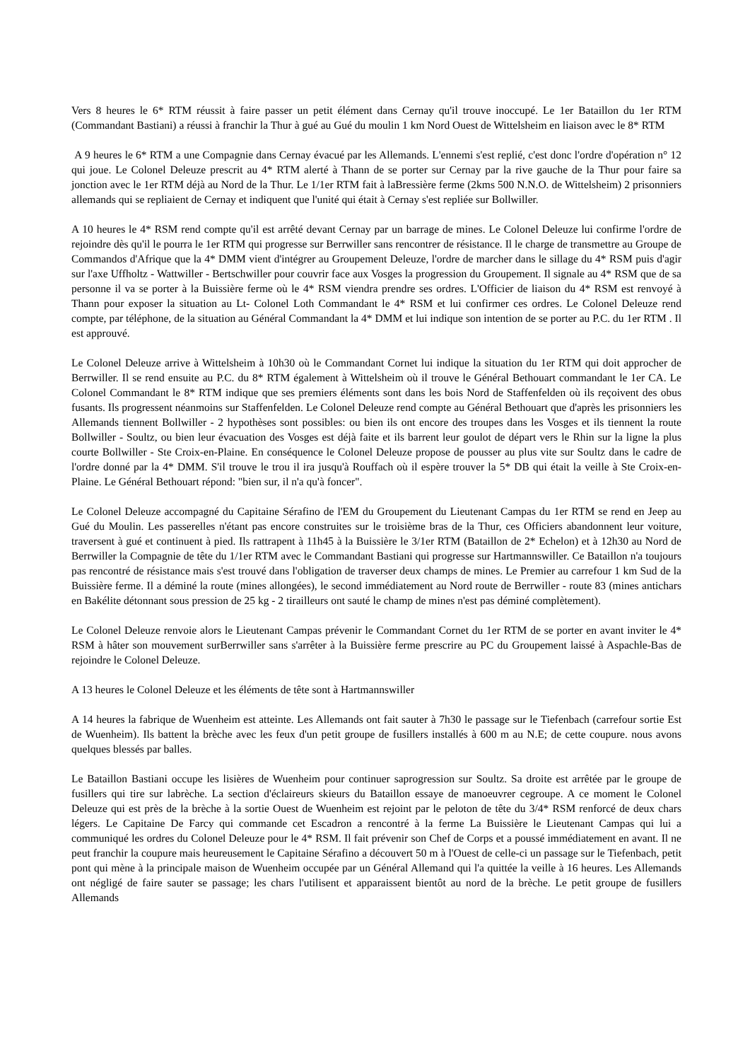Vers 8 heures le 6* RTM réussit à faire passer un petit élément dans Cernay qu'il trouve inoccupé. Le 1er Bataillon du 1er RTM (Commandant Bastiani) a réussi à franchir la Thur à gué au Gué du moulin 1 km Nord Ouest de Wittelsheim en liaison avec le 8* RTM
A 9 heures le 6* RTM a une Compagnie dans Cernay évacué par les Allemands. L'ennemi s'est replié, c'est donc l'ordre d'opération n° 12 qui joue. Le Colonel Deleuze prescrit au 4* RTM alerté à Thann de se porter sur Cernay par la rive gauche de la Thur pour faire sa jonction avec le 1er RTM déjà au Nord de la Thur. Le 1/1er RTM fait à laBressière ferme (2kms 500 N.N.O. de Wittelsheim) 2 prisonniers allemands qui se repliaient de Cernay et indiquent que l'unité qui était à Cernay s'est repliée sur Bollwiller.
A 10 heures le 4* RSM rend compte qu'il est arrêté devant Cernay par un barrage de mines. Le Colonel Deleuze lui confirme l'ordre de rejoindre dès qu'il le pourra le 1er RTM qui progresse sur Berrwiller sans rencontrer de résistance. Il le charge de transmettre au Groupe de Commandos d'Afrique que la 4* DMM vient d'intégrer au Groupement Deleuze, l'ordre de marcher dans le sillage du 4* RSM puis d'agir sur l'axe Uffholtz - Wattwiller - Bertschwiller pour couvrir face aux Vosges la progression du Groupement. Il signale au 4* RSM que de sa personne il va se porter à la Buissière ferme où le 4* RSM viendra prendre ses ordres. L'Officier de liaison du 4* RSM est renvoyé à Thann pour exposer la situation au Lt- Colonel Loth Commandant le 4* RSM et lui confirmer ces ordres. Le Colonel Deleuze rend compte, par téléphone, de la situation au Général Commandant la 4* DMM et lui indique son intention de se porter au P.C. du 1er RTM . Il est approuvé.
Le Colonel Deleuze arrive à Wittelsheim à 10h30 où le Commandant Cornet lui indique la situation du 1er RTM qui doit approcher de Berrwiller. Il se rend ensuite au P.C. du 8* RTM également à Wittelsheim où il trouve le Général Bethouart commandant le 1er CA. Le Colonel Commandant le 8* RTM indique que ses premiers éléments sont dans les bois Nord de Staffenfelden où ils reçoivent des obus fusants. Ils progressent néanmoins sur Staffenfelden. Le Colonel Deleuze rend compte au Général Bethouart que d'après les prisonniers les Allemands tiennent Bollwiller - 2 hypothèses sont possibles: ou bien ils ont encore des troupes dans les Vosges et ils tiennent la route Bollwiller - Soultz, ou bien leur évacuation des Vosges est déjà faite et ils barrent leur goulot de départ vers le Rhin sur la ligne la plus courte Bollwiller - Ste Croix-en-Plaine. En conséquence le Colonel Deleuze propose de pousser au plus vite sur Soultz dans le cadre de l'ordre donné par la 4* DMM. S'il trouve le trou il ira jusqu'à Rouffach où il espère trouver la 5* DB qui était la veille à Ste Croix-en-Plaine. Le Général Bethouart répond: "bien sur, il n'a qu'à foncer".
Le Colonel Deleuze accompagné du Capitaine Sérafino de l'EM du Groupement du Lieutenant Campas du 1er RTM se rend en Jeep au Gué du Moulin. Les passerelles n'étant pas encore construites sur le troisième bras de la Thur, ces Officiers abandonnent leur voiture, traversent à gué et continuent à pied. Ils rattrapent à 11h45 à la Buissière le 3/1er RTM (Bataillon de 2* Echelon) et à 12h30 au Nord de Berrwiller la Compagnie de tête du 1/1er RTM avec le Commandant Bastiani qui progresse sur Hartmannswiller. Ce Bataillon n'a toujours pas rencontré de résistance mais s'est trouvé dans l'obligation de traverser deux champs de mines. Le Premier au carrefour 1 km Sud de la Buissière ferme. Il a déminé la route (mines allongées), le second immédiatement au Nord route de Berrwiller - route 83 (mines antichars en Bakélite détonnant sous pression de 25 kg - 2 tirailleurs ont sauté le champ de mines n'est pas déminé complètement).
Le Colonel Deleuze renvoie alors le Lieutenant Campas prévenir le Commandant Cornet du 1er RTM de se porter en avant inviter le 4* RSM à hâter son mouvement surBerrwiller sans s'arrêter à la Buissière ferme prescrire au PC du Groupement laissé à Aspachle-Bas de rejoindre le Colonel Deleuze.
A 13 heures le Colonel Deleuze et les éléments de tête sont à Hartmannswiller
A 14 heures la fabrique de Wuenheim est atteinte. Les Allemands ont fait sauter à 7h30 le passage sur le Tiefenbach (carrefour sortie Est de Wuenheim). Ils battent la brèche avec les feux d'un petit groupe de fusillers installés à 600 m au N.E; de cette coupure. nous avons quelques blessés par balles.
Le Bataillon Bastiani occupe les lisières de Wuenheim pour continuer saprogression sur Soultz. Sa droite est arrêtée par le groupe de fusillers qui tire sur labrèche. La section d'éclaireurs skieurs du Bataillon essaye de manoeuvrer cegroupe. A ce moment le Colonel Deleuze qui est près de la brèche à la sortie Ouest de Wuenheim est rejoint par le peloton de tête du 3/4* RSM renforcé de deux chars légers. Le Capitaine De Farcy qui commande cet Escadron a rencontré à la ferme La Buissière le Lieutenant Campas qui lui a communiqué les ordres du Colonel Deleuze pour le 4* RSM. Il fait prévenir son Chef de Corps et a poussé immédiatement en avant. Il ne peut franchir la coupure mais heureusement le Capitaine Sérafino a découvert 50 m à l'Ouest de celle-ci un passage sur le Tiefenbach, petit pont qui mène à la principale maison de Wuenheim occupée par un Général Allemand qui l'a quittée la veille à 16 heures. Les Allemands ont négligé de faire sauter se passage; les chars l'utilisent et apparaissent bientôt au nord de la brèche. Le petit groupe de fusillers Allemands